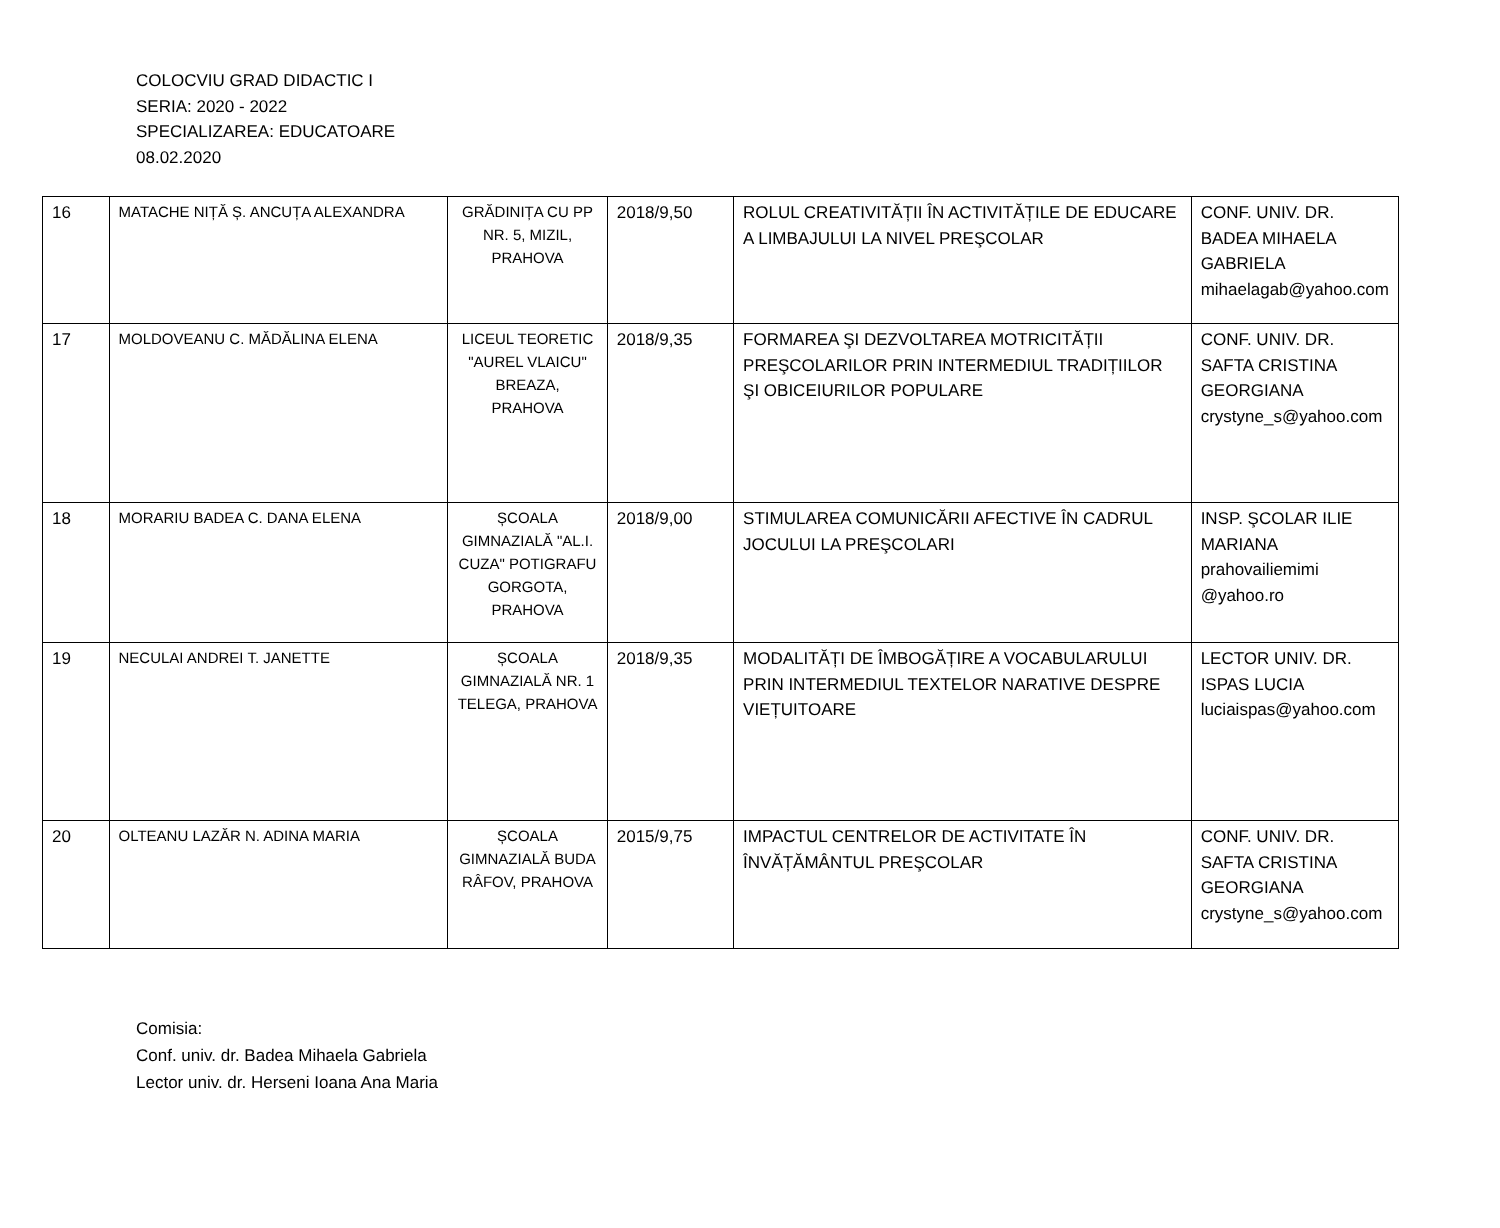COLOCVIU GRAD DIDACTIC I
SERIA: 2020 - 2022
SPECIALIZAREA: EDUCATOARE
08.02.2020
| 16 | MATACHE NIȚĂ Ș. ANCUȚA ALEXANDRA | GRĂDINIȚA CU PP NR. 5, MIZIL, PRAHOVA | 2018/9,50 | ROLUL CREATIVITĂȚII ÎN ACTIVITĂȚILE DE EDUCARE A LIMBAJULUI LA NIVEL PREŞCOLAR | CONF. UNIV. DR. BADEA MIHAELA GABRIELA mihaelagab@yahoo.com |
| 17 | MOLDOVEANU C. MĂDĂLINA ELENA | LICEUL TEORETIC "AUREL VLAICU" BREAZA, PRAHOVA | 2018/9,35 | FORMAREA ŞI DEZVOLTAREA MOTRICITĂȚII PREŞCOLARILOR PRIN INTERMEDIUL TRADIȚIILOR ŞI OBICEIURILOR POPULARE | CONF. UNIV. DR. SAFTA CRISTINA GEORGIANA crystyne_s@yahoo.com |
| 18 | MORARIU BADEA C. DANA ELENA | ȘCOALA GIMNAZIALĂ "AL.I. CUZA" POTIGRAFU GORGOTA, PRAHOVA | 2018/9,00 | STIMULAREA COMUNICĂRII AFECTIVE ÎN CADRUL JOCULUI LA PREŞCOLARI | INSP. ŞCOLAR ILIE MARIANA prahovailiemimi @yahoo.ro |
| 19 | NECULAI ANDREI T. JANETTE | ȘCOALA GIMNAZIALĂ NR. 1 TELEGA, PRAHOVA | 2018/9,35 | MODALITĂȚI DE ÎMBOGĂȚIRE A VOCABULARULUI PRIN INTERMEDIUL TEXTELOR NARATIVE DESPRE VIEȚUITOARE | LECTOR UNIV. DR. ISPAS LUCIA luciaispas@yahoo.com |
| 20 | OLTEANU LAZĂR N. ADINA MARIA | ȘCOALA GIMNAZIALĂ BUDA RÂFOV, PRAHOVA | 2015/9,75 | IMPACTUL CENTRELOR DE ACTIVITATE ÎN ÎNVĂȚĂMÂNTUL PREŞCOLAR | CONF. UNIV. DR. SAFTA CRISTINA GEORGIANA crystyne_s@yahoo.com |
Comisia:
Conf. univ. dr. Badea Mihaela Gabriela
Lector univ. dr. Herseni Ioana Ana Maria